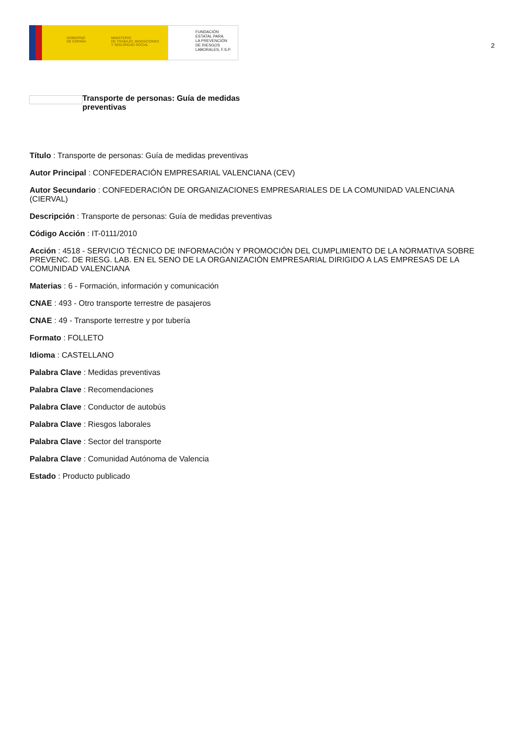GOBIERNO
DE ESPAÑA
MINISTERIO
DE TRABAJO, MIGRACIONES
Y SEGURIDAD SOCIAL
FUNDACIÓN
ESTATAL PARA
LA PREVENCIÓN
DE RIESGOS
LABORALES, F.S.P.
2
Transporte de personas: Guía de medidas preventivas
Título : Transporte de personas: Guía de medidas preventivas
Autor Principal : CONFEDERACIÓN EMPRESARIAL VALENCIANA (CEV)
Autor Secundario : CONFEDERACIÓN DE ORGANIZACIONES EMPRESARIALES DE LA COMUNIDAD VALENCIANA (CIERVAL)
Descripción : Transporte de personas: Guía de medidas preventivas
Código Acción : IT-0111/2010
Acción : 4518 - SERVICIO TÉCNICO DE INFORMACIÓN Y PROMOCIÓN DEL CUMPLIMIENTO DE LA NORMATIVA SOBRE PREVENC. DE RIESG. LAB. EN EL SENO DE LA ORGANIZACIÓN EMPRESARIAL DIRIGIDO A LAS EMPRESAS DE LA COMUNIDAD VALENCIANA
Materias : 6 - Formación, información y comunicación
CNAE : 493 - Otro transporte terrestre de pasajeros
CNAE : 49 - Transporte terrestre y por tubería
Formato : FOLLETO
Idioma : CASTELLANO
Palabra Clave : Medidas preventivas
Palabra Clave : Recomendaciones
Palabra Clave : Conductor de autobús
Palabra Clave : Riesgos laborales
Palabra Clave : Sector del transporte
Palabra Clave : Comunidad Autónoma de Valencia
Estado : Producto publicado